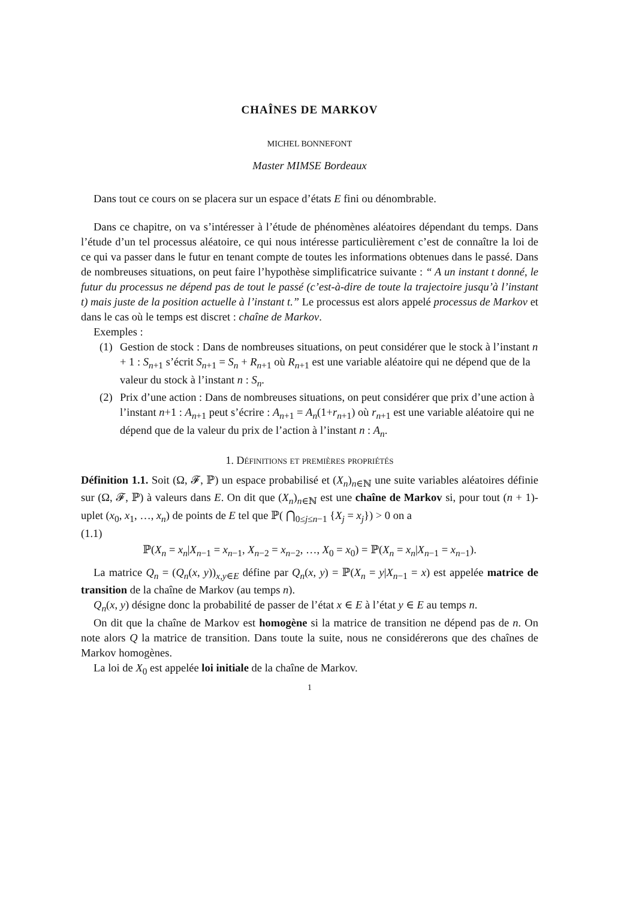CHAÎNES DE MARKOV
MICHEL BONNEFONT
Master MIMSE Bordeaux
Dans tout ce cours on se placera sur un espace d’états E fini ou dénombrable.
Dans ce chapitre, on va s’intéresser à l’étude de phénomènes aléatoires dépendant du temps. Dans l’étude d’un tel processus aléatoire, ce qui nous intéresse particulièrement c’est de connaître la loi de ce qui va passer dans le futur en tenant compte de toutes les informations obtenues dans le passé. Dans de nombreuses situations, on peut faire l’hypothèse simplificatrice suivante : “ A un instant t donné, le futur du processus ne dépend pas de tout le passé (c’est-à-dire de toute la trajectoire jusqu’à l’instant t) mais juste de la position actuelle à l’instant t.” Le processus est alors appelé processus de Markov et dans le cas où le temps est discret : chaîne de Markov.
Exemples :
(1) Gestion de stock : Dans de nombreuses situations, on peut considérer que le stock à l’instant n + 1 : S<sub>n+1</sub> s’écrit S<sub>n+1</sub> = S<sub>n</sub> + R<sub>n+1</sub> où R<sub>n+1</sub> est une variable aléatoire qui ne dépend que de la valeur du stock à l’instant n : S<sub>n</sub>.
(2) Prix d’une action : Dans de nombreuses situations, on peut considérer que prix d’une action à l’instant n+1 : A<sub>n+1</sub> peut s’écrire : A<sub>n+1</sub> = A<sub>n</sub>(1+r<sub>n+1</sub>) où r<sub>n+1</sub> est une variable aléatoire qui ne dépend que de la valeur du prix de l’action à l’instant n : A<sub>n</sub>.
1. Définitions et premières propriétés
Définition 1.1. Soit (Ω, 𝓕, ℙ) un espace probabilisé et (X<sub>n</sub>)<sub>n∈ℕ</sub> une suite variables aléatoires définie sur (Ω, 𝓕, ℙ) à valeurs dans E. On dit que (X<sub>n</sub>)<sub>n∈ℕ</sub> est une chaîne de Markov si, pour tout (n + 1)-uplet (x<sub>0</sub>, x<sub>1</sub>, …, x<sub>n</sub>) de points de E tel que ℙ( ⋂<sub>0≤j≤n−1</sub> {X<sub>j</sub> = x<sub>j</sub>}) > 0 on a
(1.1)
ℙ(X<sub>n</sub> = x<sub>n</sub>|X<sub>n−1</sub> = x<sub>n−1</sub>, X<sub>n−2</sub> = x<sub>n−2</sub>, …, X<sub>0</sub> = x<sub>0</sub>) = ℙ(X<sub>n</sub> = x<sub>n</sub>|X<sub>n−1</sub> = x<sub>n−1</sub>).
La matrice Q<sub>n</sub> = (Q<sub>n</sub>(x, y))<sub>x,y∈E</sub> défine par Q<sub>n</sub>(x, y) = ℙ(X<sub>n</sub> = y|X<sub>n−1</sub> = x) est appelée matrice de transition de la chaîne de Markov (au temps n).
Q<sub>n</sub>(x, y) désigne donc la probabilité de passer de l’état x ∈ E à l’état y ∈ E au temps n.
On dit que la chaîne de Markov est homogène si la matrice de transition ne dépend pas de n. On note alors Q la matrice de transition. Dans toute la suite, nous ne considérerons que des chaînes de Markov homogènes.
La loi de X<sub>0</sub> est appelée loi initiale de la chaîne de Markov.
1